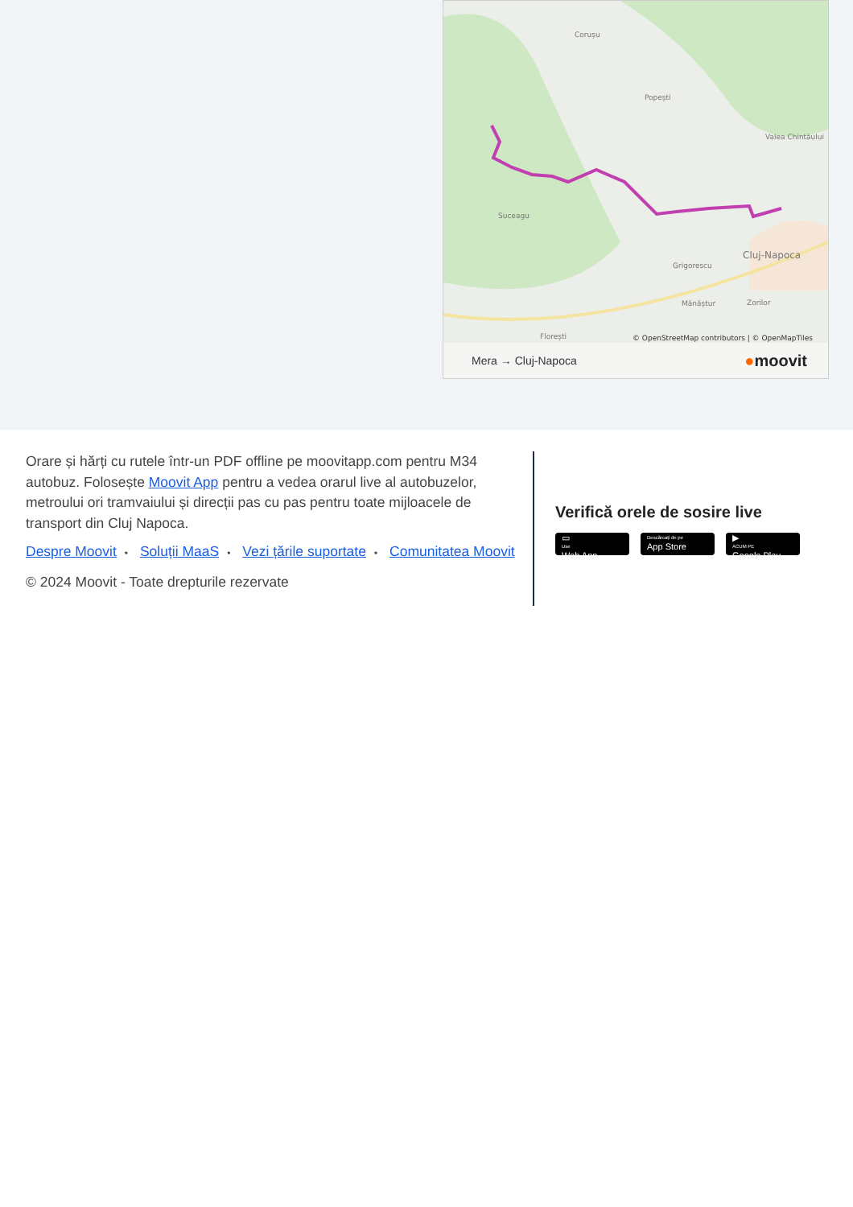Corușu
Popești
Valea Chintăului
Suceagu
Cluj-Napoca
Grigorescu
Mănăștur
Zorilor
Florești
© OpenStreetMap contributors | © OpenMapTiles
Mera → Cluj-Napoca ●moovit
Orare și hărți cu rutele într-un PDF offline pe moovitapp.com pentru M34 autobuz. Folosește Moovit App pentru a vedea orarul live al autobuzelor, metroului ori tramvaiului și direcții pas cu pas pentru toate mijloacele de transport din Cluj Napoca.
Despre Moovit • Soluții MaaS • Vezi țările suportate • Comunitatea Moovit
© 2024 Moovit - Toate drepturile rezervate
Verifică orele de sosire live
▭
Use
Web App
Descărcați de pe
App Store
▶
ACUM PE
Google Play